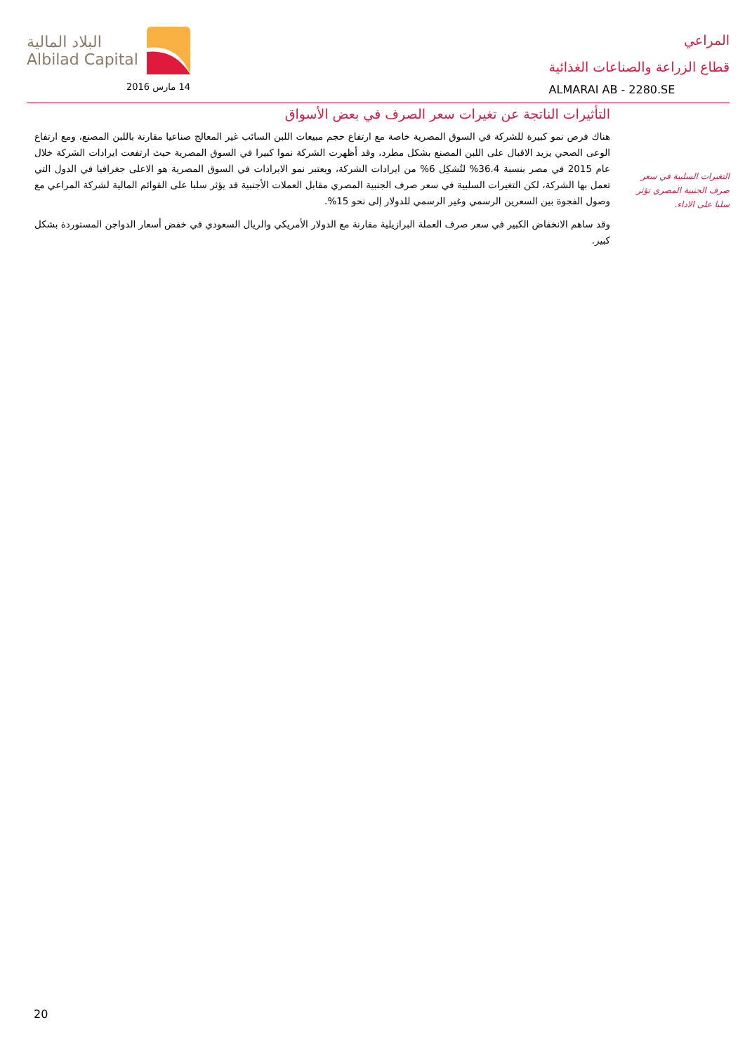المراعي
قطاع الزراعة والصناعات الغذائية
ALMARAI AB - 2280.SE
البلاد المالية
Albilad Capital
14 مارس 2016
التغيرات السلبية في سعر صرف الجنبية المصري تؤثر سلبا على الاداء.
التأثيرات الناتجة عن تغيرات سعر الصرف في بعض الأسواق
هناك فرص نمو كبيرة للشركة في السوق المصرية خاصة مع ارتفاع حجم مبيعات اللبن السائب غير المعالج صناعيا مقارنة باللبن المصنع، ومع ارتفاع الوعى الصحي يزيد الاقبال على اللبن المصنع بشكل مطرد، وقد أظهرت الشركة نموا كبيرا في السوق المصرية حيث ارتفعت ايرادات الشركة خلال عام 2015 في مصر بنسبة 36.4% لتُشكِل 6% من ايرادات الشركة، ويعتبر نمو الايرادات في السوق المصرية هو الاعلى جغرافيا في الدول التي تعمل بها الشركة، لكن التغيرات السلبية في سعر صرف الجنبية المصري مقابل العملات الأجنبية قد يؤثر سلبا على القوائم المالية لشركة المراعي مع وصول الفجوة بين السعرين الرسمي وغير الرسمي للدولار إلى نحو 15%.
وقد ساهم الانخفاض الكبير في سعر صرف العملة البرازيلية مقارنة مع الدولار الأمريكي والريال السعودي في خفض أسعار الدواجن المستوردة بشكل كبير.
20